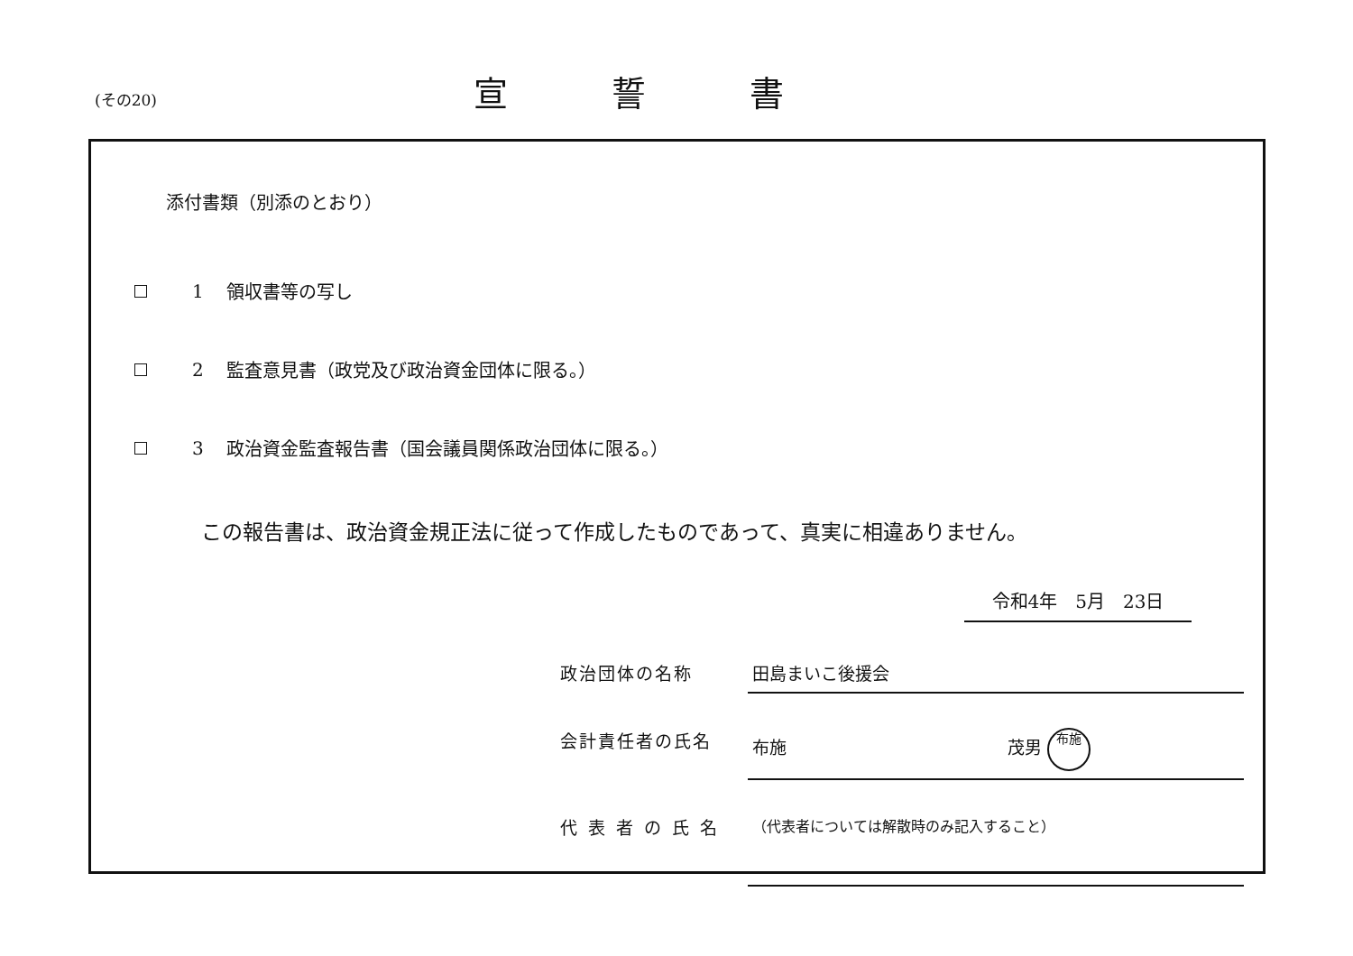(その20)
宣誓書
添付書類（別添のとおり）
1 領収書等の写し
2 監査意見書（政党及び政治資金団体に限る。）
3 政治資金監査報告書（国会議員関係政治団体に限る。）
この報告書は、政治資金規正法に従って作成したものであって、真実に相違ありません。
令和4年　5月　23日
政治団体の名称 田島まいこ後援会
会計責任者の氏名 布施 茂男 布施
代表者の氏名
（代表者については解散時のみ記入すること）